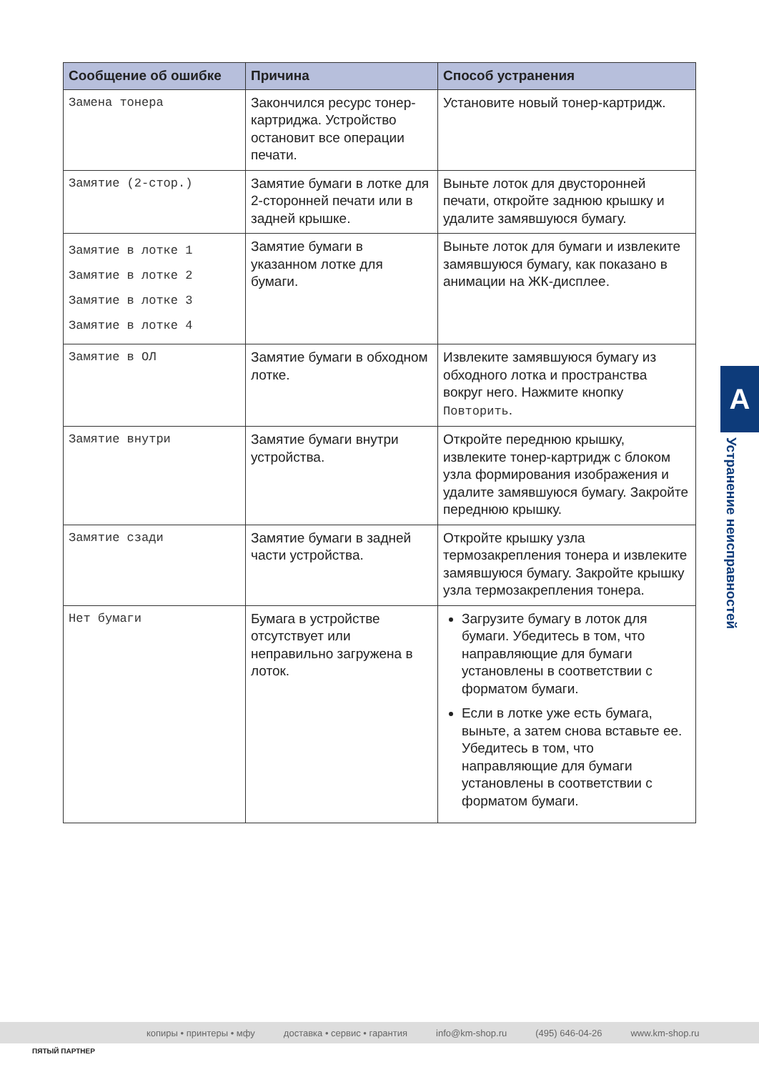| Сообщение об ошибке | Причина | Способ устранения |
| --- | --- | --- |
| Замена тонера | Закончился ресурс тонер-картриджа. Устройство остановит все операции печати. | Установите новый тонер-картридж. |
| Замятие (2-стор.) | Замятие бумаги в лотке для 2-сторонней печати или в задней крышке. | Выньте лоток для двусторонней печати, откройте заднюю крышку и удалите замявшуюся бумагу. |
| Замятие в лотке 1 Замятие в лотке 2 Замятие в лотке 3 Замятие в лотке 4 | Замятие бумаги в указанном лотке для бумаги. | Выньте лоток для бумаги и извлеките замявшуюся бумагу, как показано в анимации на ЖК-дисплее. |
| Замятие в ОЛ | Замятие бумаги в обходном лотке. | Извлеките замявшуюся бумагу из обходного лотка и пространства вокруг него. Нажмите кнопку Повторить . |
| Замятие внутри | Замятие бумаги внутри устройства. | Откройте переднюю крышку, извлеките тонер-картридж с блоком узла формирования изображения и удалите замявшуюся бумагу. Закройте переднюю крышку. |
| Замятие сзади | Замятие бумаги в задней части устройства. | Откройте крышку узла термозакрепления тонера и извлеките замявшуюся бумагу. Закройте крышку узла термозакрепления тонера. |
| Нет бумаги | Бумага в устройстве отсутствует или неправильно загружена в лоток. | Загрузите бумагу в лоток для бумаги. Убедитесь в том, что направляющие для бумаги установлены в соответствии с форматом бумаги. Если в лотке уже есть бумага, выньте, а затем снова вставьте ее. Убедитесь в том, что направляющие для бумаги установлены в соответствии с форматом бумаги. |
A
Устранение неисправностей
копиры • принтеры • мфу доставка • сервис • гарантия info@km-shop.ru (495) 646-04-26 www.km-shop.ru
ПЯТЫЙ ПАРТНЕР